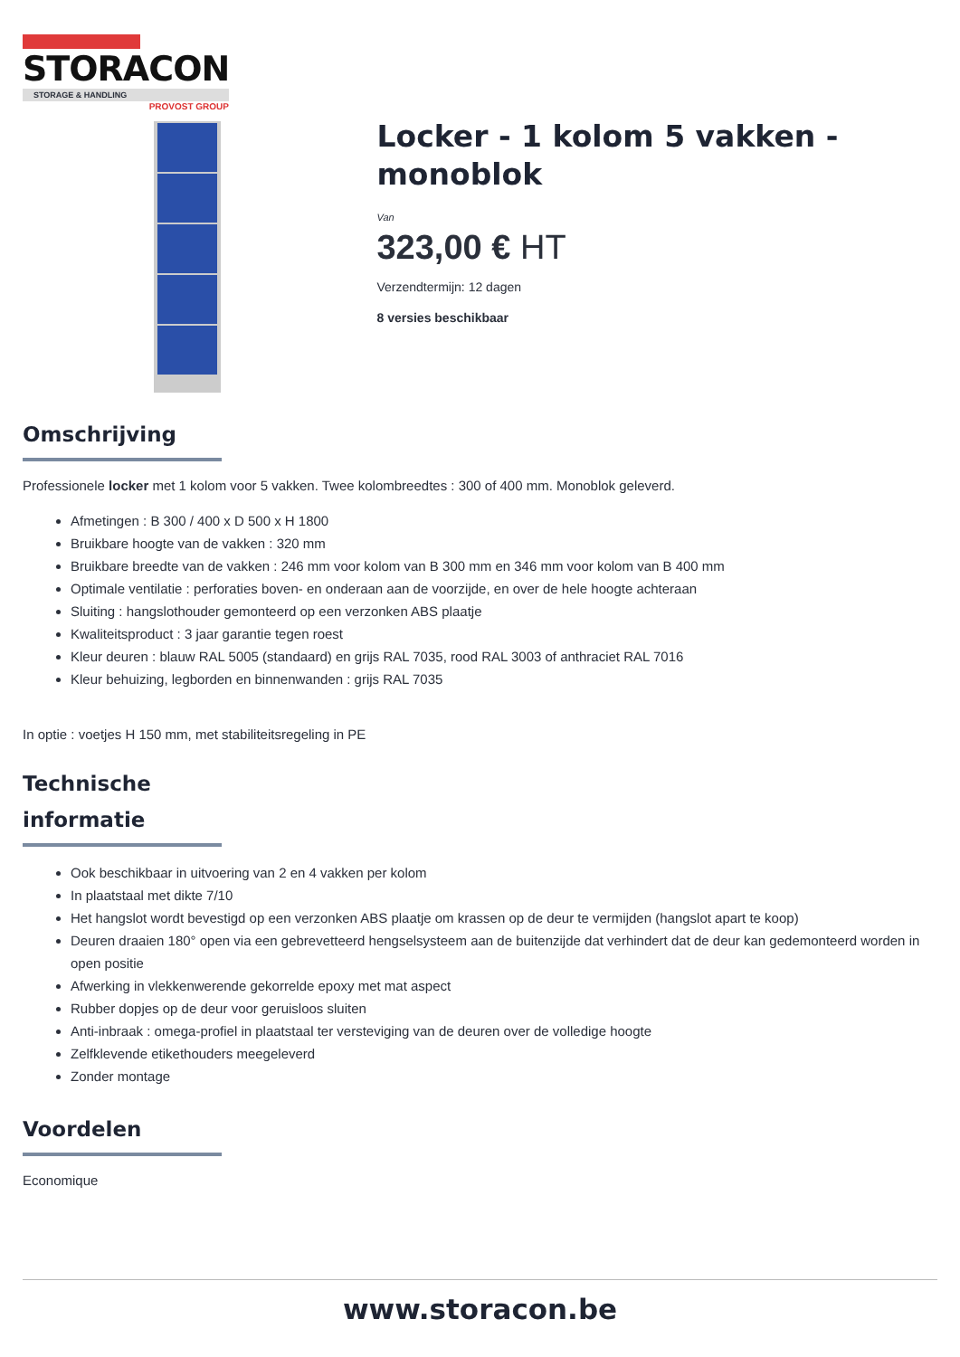STORACON
STORAGE & HANDLING
PROVOST GROUP
Locker - 1 kolom 5 vakken - monoblok
Van
323,00 € HT
Verzendtermijn: 12 dagen
8 versies beschikbaar
Omschrijving
Professionele locker met 1 kolom voor 5 vakken. Twee kolombreedtes : 300 of 400 mm. Monoblok geleverd.
Afmetingen : B 300 / 400 x D 500 x H 1800
Bruikbare hoogte van de vakken : 320 mm
Bruikbare breedte van de vakken : 246 mm voor kolom van B 300 mm en 346 mm voor kolom van B 400 mm
Optimale ventilatie : perforaties boven- en onderaan aan de voorzijde, en over de hele hoogte achteraan
Sluiting : hangslothouder gemonteerd op een verzonken ABS plaatje
Kwaliteitsproduct : 3 jaar garantie tegen roest
Kleur deuren : blauw RAL 5005 (standaard) en grijs RAL 7035, rood RAL 3003 of anthraciet RAL 7016
Kleur behuizing, legborden en binnenwanden : grijs RAL 7035
In optie : voetjes H 150 mm, met stabiliteitsregeling in PE
Technische informatie
Ook beschikbaar in uitvoering van 2 en 4 vakken per kolom
In plaatstaal met dikte 7/10
Het hangslot wordt bevestigd op een verzonken ABS plaatje om krassen op de deur te vermijden (hangslot apart te koop)
Deuren draaien 180° open via een gebrevetteerd hengselsysteem aan de buitenzijde dat verhindert dat de deur kan gedemonteerd worden in open positie
Afwerking in vlekkenwerende gekorrelde epoxy met mat aspect
Rubber dopjes op de deur voor geruisloos sluiten
Anti-inbraak : omega-profiel in plaatstaal ter versteviging van de deuren over de volledige hoogte
Zelfklevende etikethouders meegeleverd
Zonder montage
Voordelen
Economique
www.storacon.be